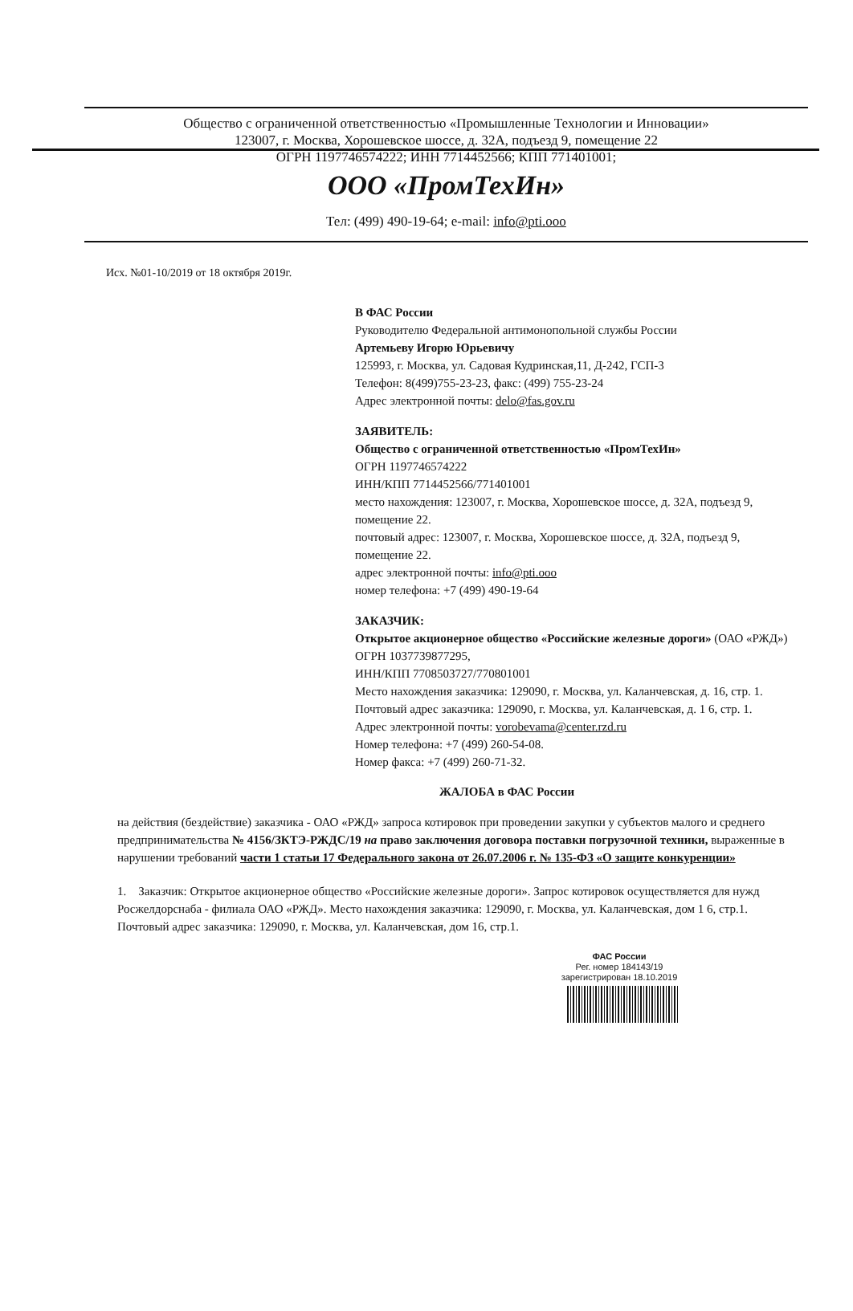Общество с ограниченной ответственностью «Промышленные Технологии и Инновации»
123007, г. Москва, Хорошевское шоссе, д. 32А, подъезд 9, помещение 22
ОГРН 1197746574222; ИНН 7714452566; КПП 771401001;
ООО «ПромТехИн»
Тел: (499) 490-19-64; e-mail: info@pti.ooo
Исх. №01-10/2019 от 18 октября 2019г.
В ФАС России
Руководителю Федеральной антимонопольной службы России
Артемьеву Игорю Юрьевичу
125993, г. Москва, ул. Садовая Кудринская,11, Д-242, ГСП-3
Телефон: 8(499)755-23-23, факс: (499) 755-23-24
Адрес электронной почты: delo@fas.gov.ru
ЗАЯВИТЕЛЬ:
Общество с ограниченной ответственностью «ПромТехИн»
ОГРН 1197746574222
ИНН/КПП 7714452566/771401001
место нахождения: 123007, г. Москва, Хорошевское шоссе, д. 32А, подъезд 9, помещение 22.
почтовый адрес: 123007, г. Москва, Хорошевское шоссе, д. 32А, подъезд 9, помещение 22.
адрес электронной почты: info@pti.ooo
номер телефона: +7 (499) 490-19-64
ЗАКАЗЧИК:
Открытое акционерное общество «Российские железные дороги» (ОАО «РЖД»)
ОГРН 1037739877295,
ИНН/КПП 7708503727/770801001
Место нахождения заказчика: 129090, г. Москва, ул. Каланчевская, д. 16, стр. 1.
Почтовый адрес заказчика: 129090, г. Москва, ул. Каланчевская, д. 1 6, стр. 1.
Адрес электронной почты: vorobevama@center.rzd.ru
Номер телефона: +7 (499) 260-54-08.
Номер факса: +7 (499) 260-71-32.
ЖАЛОБА в ФАС России
на действия (бездействие) заказчика - ОАО «РЖД» запроса котировок при проведении закупки у субъектов малого и среднего предпринимательства № 4156/ЗКТЭ-РЖДС/19 на право заключения договора поставки погрузочной техники, выраженные в нарушении требований части 1 статьи 17 Федерального закона от 26.07.2006 г. № 135-ФЗ «О защите конкуренции»
1. Заказчик: Открытое акционерное общество «Российские железные дороги». Запрос котировок осуществляется для нужд Росжелдорснаба - филиала ОАО «РЖД». Место нахождения заказчика: 129090, г. Москва, ул. Каланчевская, дом 1 6, стр.1. Почтовый адрес заказчика: 129090, г. Москва, ул. Каланчевская, дом 16, стр.1.
ФАС России
Рег. номер 184143/19
зарегистрирован 18.10.2019